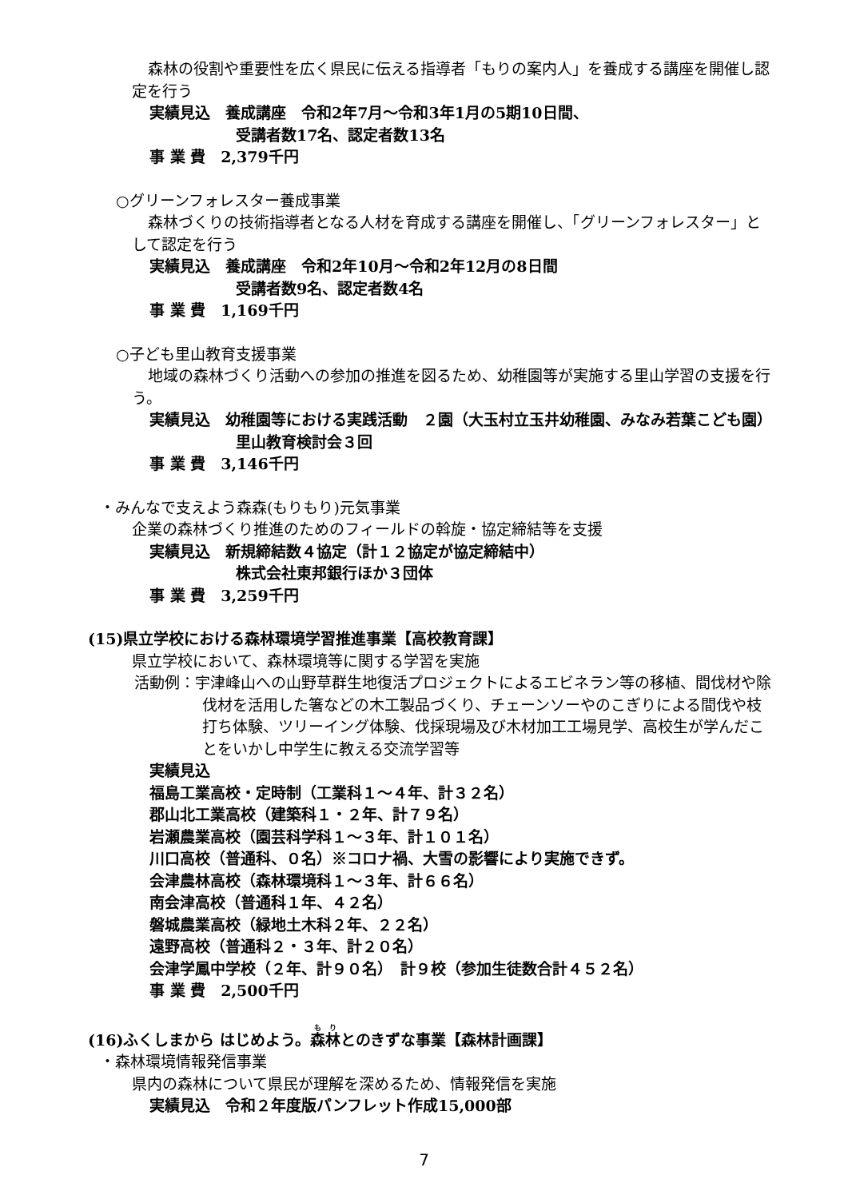森林の役割や重要性を広く県民に伝える指導者「もりの案内人」を養成する講座を開催し認定を行う
実績見込　養成講座　令和2年7月～令和3年1月の5期10日間、
受講者数17名、認定者数13名
事 業 費　2,379千円
○グリーンフォレスター養成事業
森林づくりの技術指導者となる人材を育成する講座を開催し、「グリーンフォレスター」として認定を行う
実績見込　養成講座　令和2年10月～令和2年12月の8日間
受講者数9名、認定者数4名
事 業 費　1,169千円
○子ども里山教育支援事業
地域の森林づくり活動への参加の推進を図るため、幼稚園等が実施する里山学習の支援を行う。
実績見込　幼稚園等における実践活動　２園（大玉村立玉井幼稚園、みなみ若葉こども園）
里山教育検討会３回
事 業 費　3,146千円
・みんなで支えよう森森(もりもり)元気事業
企業の森林づくり推進のためのフィールドの斡旋・協定締結等を支援
実績見込　新規締結数４協定（計１２協定が協定締結中）
株式会社東邦銀行ほか３団体
事 業 費　3,259千円
(15)県立学校における森林環境学習推進事業【高校教育課】
県立学校において、森林環境等に関する学習を実施
活動例：宇津峰山への山野草群生地復活プロジェクトによるエビネラン等の移植、間伐材や除伐材を活用した箸などの木工製品づくり、チェーンソーやのこぎりによる間伐や枝打ち体験、ツリーイング体験、伐採現場及び木材加工工場見学、高校生が学んだことをいかし中学生に教える交流学習等
実績見込
福島工業高校・定時制（工業科１～４年、計３２名）
郡山北工業高校（建築科１・２年、計７９名）
岩瀬農業高校（園芸科学科１～３年、計１０１名）
川口高校（普通科、０名）※コロナ禍、大雪の影響により実施できず。
会津農林高校（森林環境科１～３年、計６６名）
南会津高校（普通科１年、４２名）
磐城農業高校（緑地土木科２年、２２名）
遠野高校（普通科２・３年、計２０名）
会津学鳳中学校（２年、計９０名）　計９校（参加生徒数合計４５２名）
事 業 費　2,500千円
(16)ふくしまから はじめよう。森林とのきずな事業【森林計画課】
・森林環境情報発信事業
県内の森林について県民が理解を深めるため、情報発信を実施
実績見込　令和２年度版パンフレット作成15,000部
7